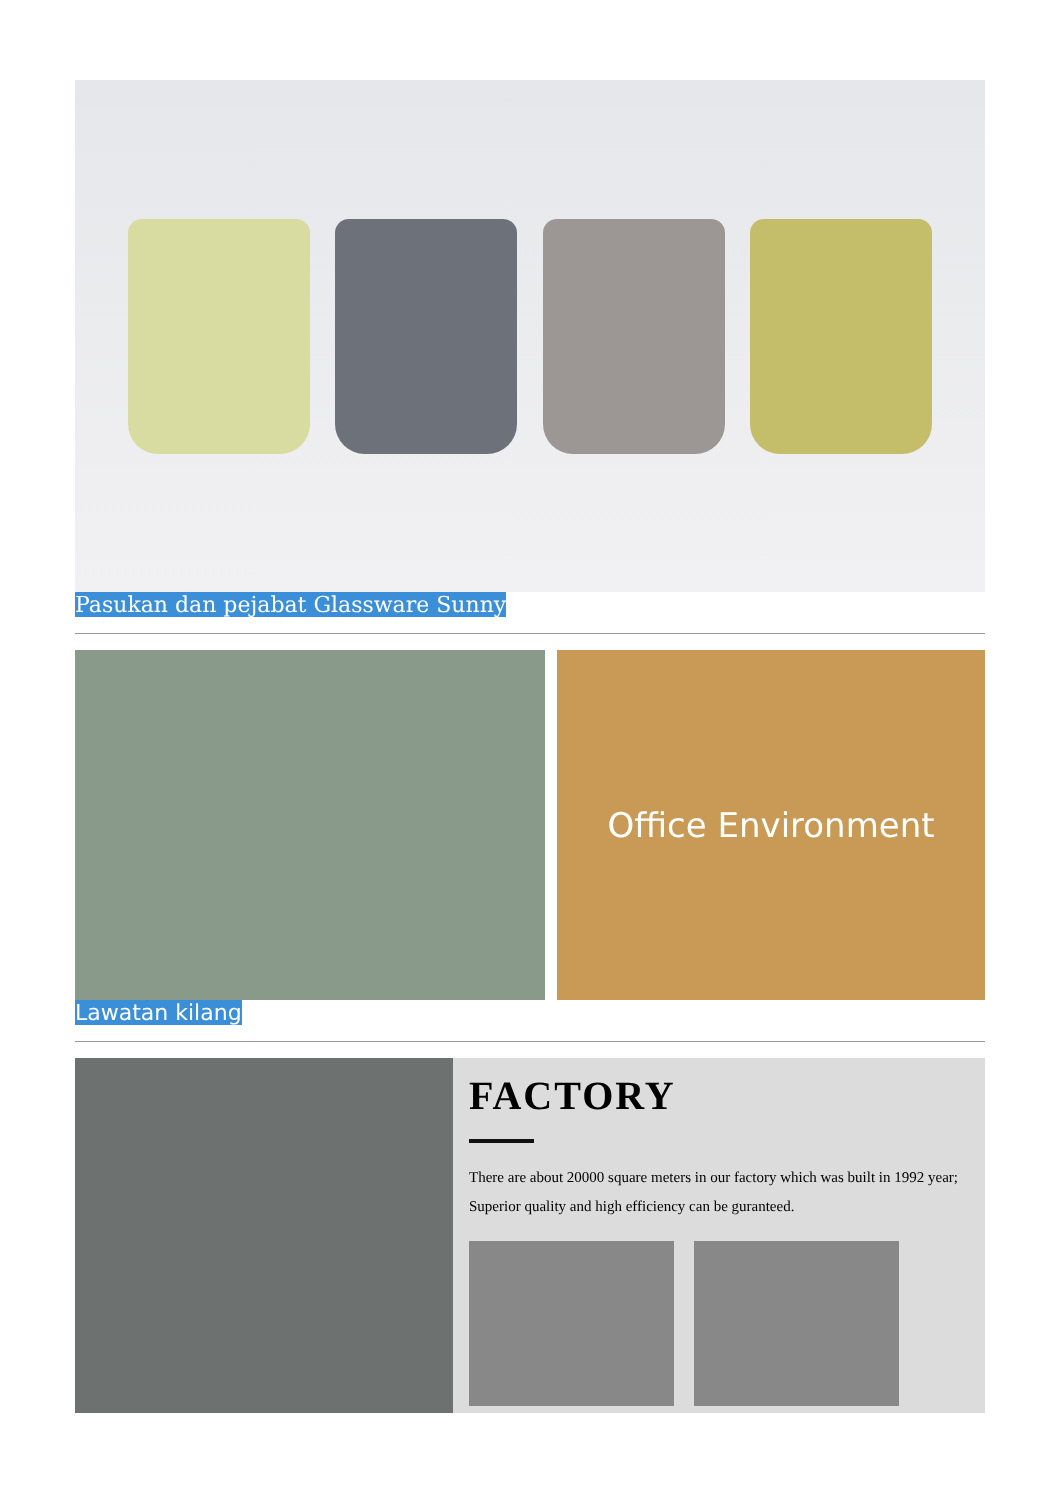Pasukan dan pejabat Glassware Sunny
Office Environment
Lawatan kilang
FACTORY
There are about 20000 square meters in our factory which was built in 1992 year; Superior quality and high efficiency can be guranteed.